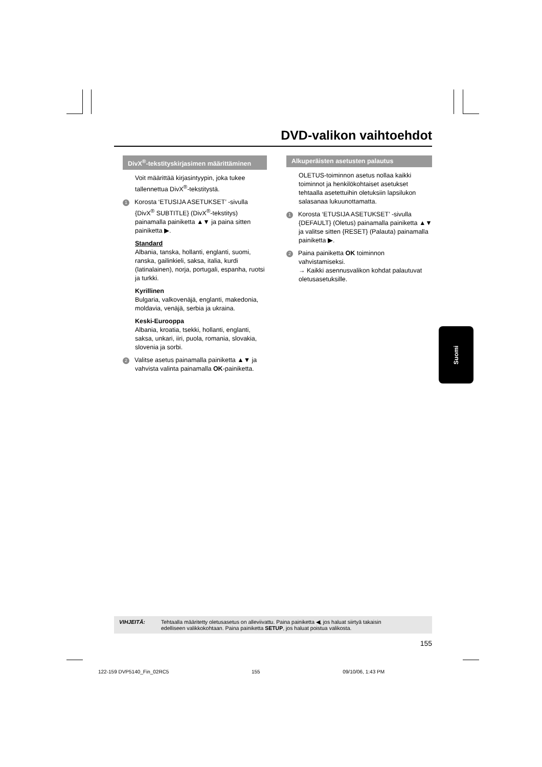DVD-valikon vaihtoehdot
DivX<sup>®</sup>-tekstityskirjasimen määrittäminen
Voit määrittää kirjasintyypin, joka tukee tallennettua DivX<sup>®</sup>-tekstitystä.
1 Korosta ‘ETUSIJA ASETUKSET’ -sivulla {DivX<sup>®</sup> SUBTITLE} (DivX<sup>®</sup>-tekstitys) painamalla painiketta ▲▼ ja paina sitten painiketta ▶.
Standard
Albania, tanska, hollanti, englanti, suomi, ranska, gailinkieli, saksa, italia, kurdi (latinalainen), norja, portugali, espanha, ruotsi ja turkki.
Kyrillinen
Bulgaria, valkovenäjä, englanti, makedonia, moldavia, venäjä, serbia ja ukraina.
Keski-Eurooppa
Albania, kroatia, tsekki, hollanti, englanti, saksa, unkari, iiri, puola, romania, slovakia, slovenia ja sorbi.
2 Valitse asetus painamalla painiketta ▲▼ ja vahvista valinta painamalla OK-painiketta.
Alkuperäisten asetusten palautus
OLETUS-toiminnon asetus nollaa kaikki toiminnot ja henkilökohtaiset asetukset tehtaalla asetettuihin oletuksiin lapsilukon salasanaa lukuunottamatta.
1 Korosta ‘ETUSIJA ASETUKSET’ -sivulla {DEFAULT} (Oletus) painamalla painiketta ▲▼ ja valitse sitten {RESET} (Palauta) painamalla painiketta ▶.
2 Paina painiketta OK toiminnon vahvistamiseksi.
→ Kaikki asennusvalikon kohdat palautuvat oletusasetuksille.
Suomi
VIHJEITÄ: Tehtaalla määritetty oletusasetus on alleviivattu. Paina painiketta ◀, jos haluat siirtyä takaisin
edelliseen valikkokohtaan. Paina painiketta SETUP, jos haluat poistua valikosta.
155
122-159 DVP5140_Fin_02RC5 155 09/10/06, 1:43 PM